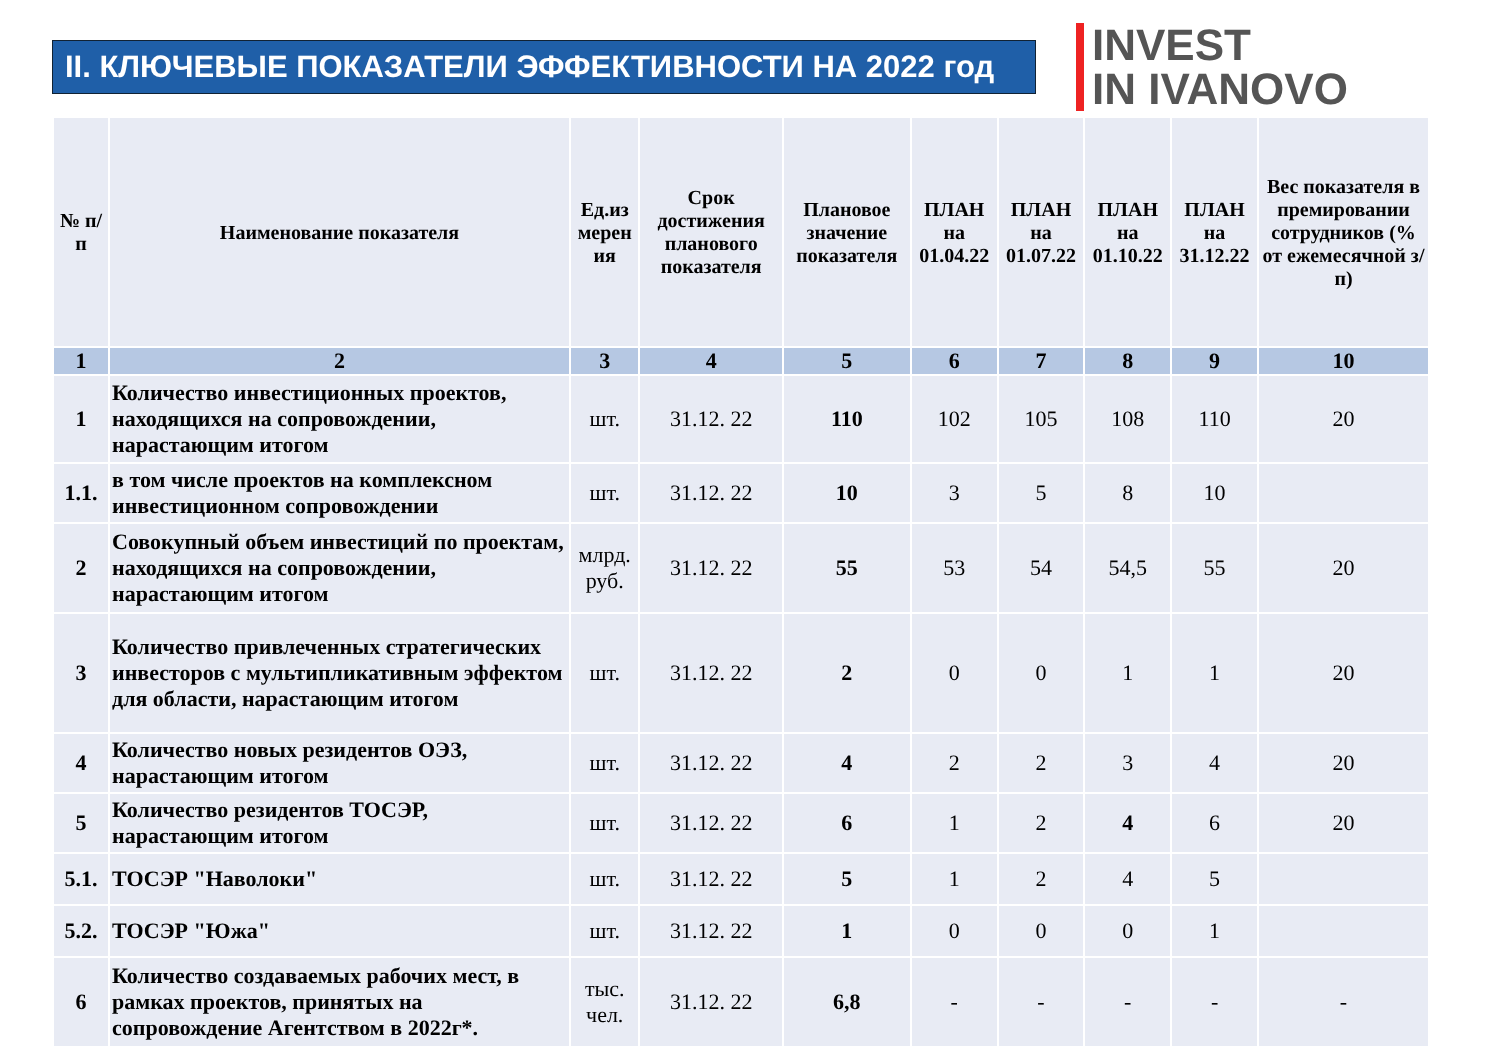II. КЛЮЧЕВЫЕ ПОКАЗАТЕЛИ ЭФФЕКТИВНОСТИ НА 2022 год
INVEST
IN IVANOVO
| № п/п | Наименование показателя | Ед.из мерен ия | Срок достижения планового показателя | Плановое значение показателя | ПЛАН на 01.04.22 | ПЛАН на 01.07.22 | ПЛАН на 01.10.22 | ПЛАН на 31.12.22 | Вес показателя в премировании сотрудников (% от ежемесячной з/п) |
| --- | --- | --- | --- | --- | --- | --- | --- | --- | --- |
| 1 | 2 | 3 | 4 | 5 | 6 | 7 | 8 | 9 | 10 |
| 1 | Количество инвестиционных проектов, находящихся на сопровождении, нарастающим итогом | шт. | 31.12. 22 | 110 | 102 | 105 | 108 | 110 | 20 |
| 1.1. | в том числе проектов на комплексном инвестиционном сопровождении | шт. | 31.12. 22 | 10 | 3 | 5 | 8 | 10 | |
| 2 | Совокупный объем инвестиций по проектам, находящихся на сопровождении, нарастающим итогом | млрд. руб. | 31.12. 22 | 55 | 53 | 54 | 54,5 | 55 | 20 |
| 3 | Количество привлеченных стратегических инвесторов с мультипликативным эффектом для области, нарастающим итогом | шт. | 31.12. 22 | 2 | 0 | 0 | 1 | 1 | 20 |
| 4 | Количество новых резидентов ОЭЗ, нарастающим итогом | шт. | 31.12. 22 | 4 | 2 | 2 | 3 | 4 | 20 |
| 5 | Количество резидентов ТОСЭР, нарастающим итогом | шт. | 31.12. 22 | 6 | 1 | 2 | 4 | 6 | 20 |
| 5.1. | ТОСЭР "Наволоки" | шт. | 31.12. 22 | 5 | 1 | 2 | 4 | 5 | |
| 5.2. | ТОСЭР "Южа" | шт. | 31.12. 22 | 1 | 0 | 0 | 0 | 1 | |
| 6 | Количество создаваемых рабочих мест, в рамках проектов, принятых на сопровождение Агентством в 2022г*. | тыс. чел. | 31.12. 22 | 6,8 | - | - | - | - | - |